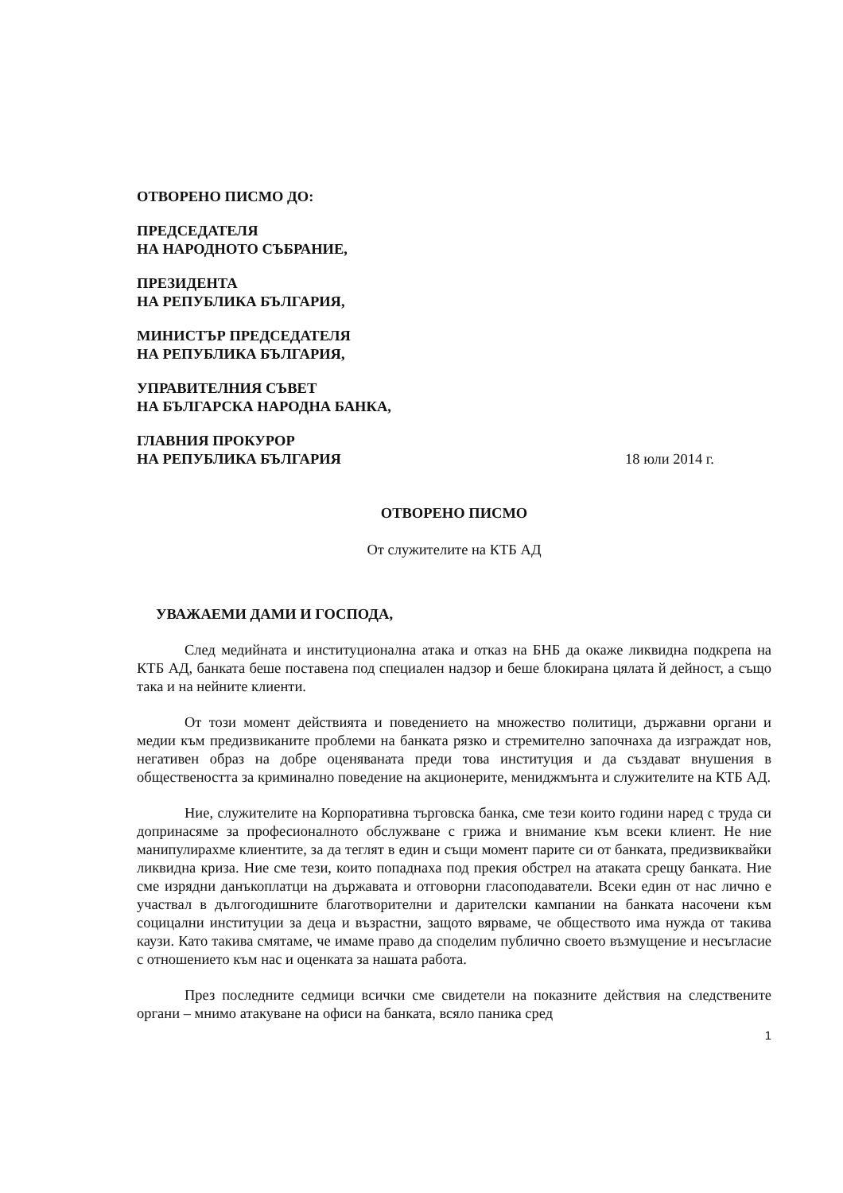ОТВОРЕНО ПИСМО ДО:
ПРЕДСЕДАТЕЛЯ
НА НАРОДНОТО СЪБРАНИЕ,
ПРЕЗИДЕНТА
НА РЕПУБЛИКА БЪЛГАРИЯ,
МИНИСТЪР ПРЕДСЕДАТЕЛЯ
НА РЕПУБЛИКА БЪЛГАРИЯ,
УПРАВИТЕЛНИЯ СЪВЕТ
НА БЪЛГАРСКА НАРОДНА БАНКА,
ГЛАВНИЯ ПРОКУРОР
НА РЕПУБЛИКА БЪЛГАРИЯ 18 юли 2014 г.
ОТВОРЕНО ПИСМО
От служителите на КТБ АД
УВАЖАЕМИ ДАМИ И ГОСПОДА,
След медийната и институционална атака и отказ на БНБ да окаже ликвидна подкрепа на КТБ АД, банката беше поставена под специален надзор и беше блокирана цялата й дейност, а също така и на нейните клиенти.
От този момент действията и поведението на множество политици, държавни органи и медии към предизвиканите проблеми на банката рязко и стремително започнаха да изграждат нов, негативен образ на добре оценяваната преди това институция и да създават внушения в обществеността за криминално поведение на акционерите, мениджмънта и служителите на КТБ АД.
Ние, служителите на Корпоративна търговска банка, сме тези които години наред с труда си допринасяме за професионалното обслужване с грижа и внимание към всеки клиент. Не ние манипулирахме клиентите, за да теглят в един и същи момент парите си от банката, предизвиквайки ликвидна криза. Ние сме тези, които попаднаха под прекия обстрел на атаката срещу банката. Ние сме изрядни данъкоплатци на държавата и отговорни гласоподаватели. Всеки един от нас лично е участвал в дългогодишните благотворителни и дарителски кампании на банката насочени към социцални институции за деца и възрастни, защото вярваме, че обществото има нужда от такива каузи. Като такива смятаме, че имаме право да споделим публично своето възмущение и несъгласие с отношението към нас и оценката за нашата работа.
През последните седмици всички сме свидетели на показните действия на следствените органи – мнимо атакуване на офиси на банката, всяло паника сред
1